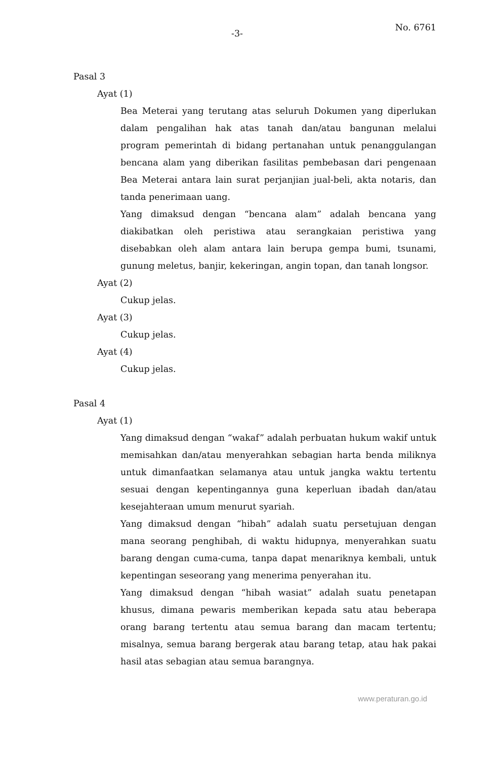-3-
No. 6761
Pasal 3
Ayat (1)
Bea Meterai yang terutang atas seluruh Dokumen yang diperlukan dalam pengalihan hak atas tanah dan/atau bangunan melalui program pemerintah di bidang pertanahan untuk penanggulangan bencana alam yang diberikan fasilitas pembebasan dari pengenaan Bea Meterai antara lain surat perjanjian jual-beli, akta notaris, dan tanda penerimaan uang.
Yang dimaksud dengan “bencana alam” adalah bencana yang diakibatkan oleh peristiwa atau serangkaian peristiwa yang disebabkan oleh alam antara lain berupa gempa bumi, tsunami, gunung meletus, banjir, kekeringan, angin topan, dan tanah longsor.
Ayat (2)
Cukup jelas.
Ayat (3)
Cukup jelas.
Ayat (4)
Cukup jelas.
Pasal 4
Ayat (1)
Yang dimaksud dengan “wakaf” adalah perbuatan hukum wakif untuk memisahkan dan/atau menyerahkan sebagian harta benda miliknya untuk dimanfaatkan selamanya atau untuk jangka waktu tertentu sesuai dengan kepentingannya guna keperluan ibadah dan/atau kesejahteraan umum menurut syariah.
Yang dimaksud dengan “hibah” adalah suatu persetujuan dengan mana seorang penghibah, di waktu hidupnya, menyerahkan suatu barang dengan cuma-cuma, tanpa dapat menariknya kembali, untuk kepentingan seseorang yang menerima penyerahan itu.
Yang dimaksud dengan “hibah wasiat” adalah suatu penetapan khusus, dimana pewaris memberikan kepada satu atau beberapa orang barang tertentu atau semua barang dan macam tertentu; misalnya, semua barang bergerak atau barang tetap, atau hak pakai hasil atas sebagian atau semua barangnya.
www.peraturan.go.id